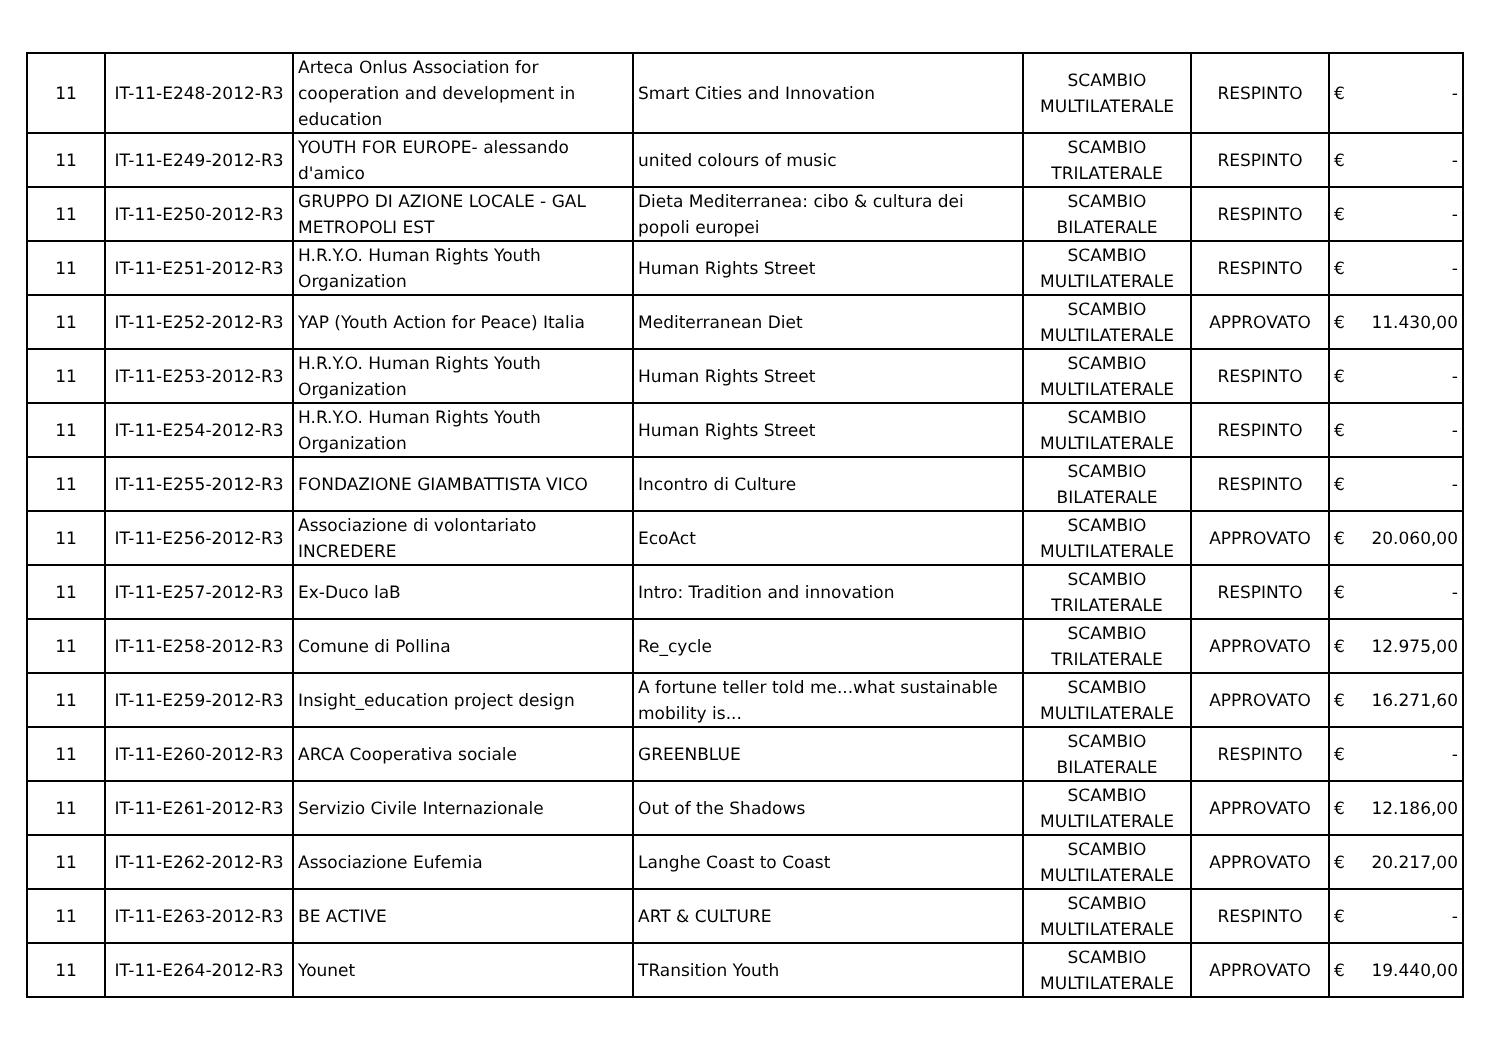| 11 | IT-11-E248-2012-R3 | Arteca Onlus Association for cooperation and development in education | Smart Cities and Innovation | SCAMBIO MULTILATERALE | RESPINTO | € | - |
| 11 | IT-11-E249-2012-R3 | YOUTH FOR EUROPE- alessando d'amico | united colours of music | SCAMBIO TRILATERALE | RESPINTO | € | - |
| 11 | IT-11-E250-2012-R3 | GRUPPO DI AZIONE LOCALE - GAL METROPOLI EST | Dieta Mediterranea: cibo & cultura dei popoli europei | SCAMBIO BILATERALE | RESPINTO | € | - |
| 11 | IT-11-E251-2012-R3 | H.R.Y.O. Human Rights Youth Organization | Human Rights Street | SCAMBIO MULTILATERALE | RESPINTO | € | - |
| 11 | IT-11-E252-2012-R3 | YAP (Youth Action for Peace) Italia | Mediterranean Diet | SCAMBIO MULTILATERALE | APPROVATO | € | 11.430,00 |
| 11 | IT-11-E253-2012-R3 | H.R.Y.O. Human Rights Youth Organization | Human Rights Street | SCAMBIO MULTILATERALE | RESPINTO | € | - |
| 11 | IT-11-E254-2012-R3 | H.R.Y.O. Human Rights Youth Organization | Human Rights Street | SCAMBIO MULTILATERALE | RESPINTO | € | - |
| 11 | IT-11-E255-2012-R3 | FONDAZIONE GIAMBATTISTA VICO | Incontro di Culture | SCAMBIO BILATERALE | RESPINTO | € | - |
| 11 | IT-11-E256-2012-R3 | Associazione di volontariato INCREDERE | EcoAct | SCAMBIO MULTILATERALE | APPROVATO | € | 20.060,00 |
| 11 | IT-11-E257-2012-R3 | Ex-Duco laB | Intro: Tradition and innovation | SCAMBIO TRILATERALE | RESPINTO | € | - |
| 11 | IT-11-E258-2012-R3 | Comune di Pollina | Re_cycle | SCAMBIO TRILATERALE | APPROVATO | € | 12.975,00 |
| 11 | IT-11-E259-2012-R3 | Insight_education project design | A fortune teller told me...what sustainable mobility is... | SCAMBIO MULTILATERALE | APPROVATO | € | 16.271,60 |
| 11 | IT-11-E260-2012-R3 | ARCA Cooperativa sociale | GREENBLUE | SCAMBIO BILATERALE | RESPINTO | € | - |
| 11 | IT-11-E261-2012-R3 | Servizio Civile Internazionale | Out of the Shadows | SCAMBIO MULTILATERALE | APPROVATO | € | 12.186,00 |
| 11 | IT-11-E262-2012-R3 | Associazione Eufemia | Langhe Coast to Coast | SCAMBIO MULTILATERALE | APPROVATO | € | 20.217,00 |
| 11 | IT-11-E263-2012-R3 | BE ACTIVE | ART & CULTURE | SCAMBIO MULTILATERALE | RESPINTO | € | - |
| 11 | IT-11-E264-2012-R3 | Younet | TRansition Youth | SCAMBIO MULTILATERALE | APPROVATO | € | 19.440,00 |